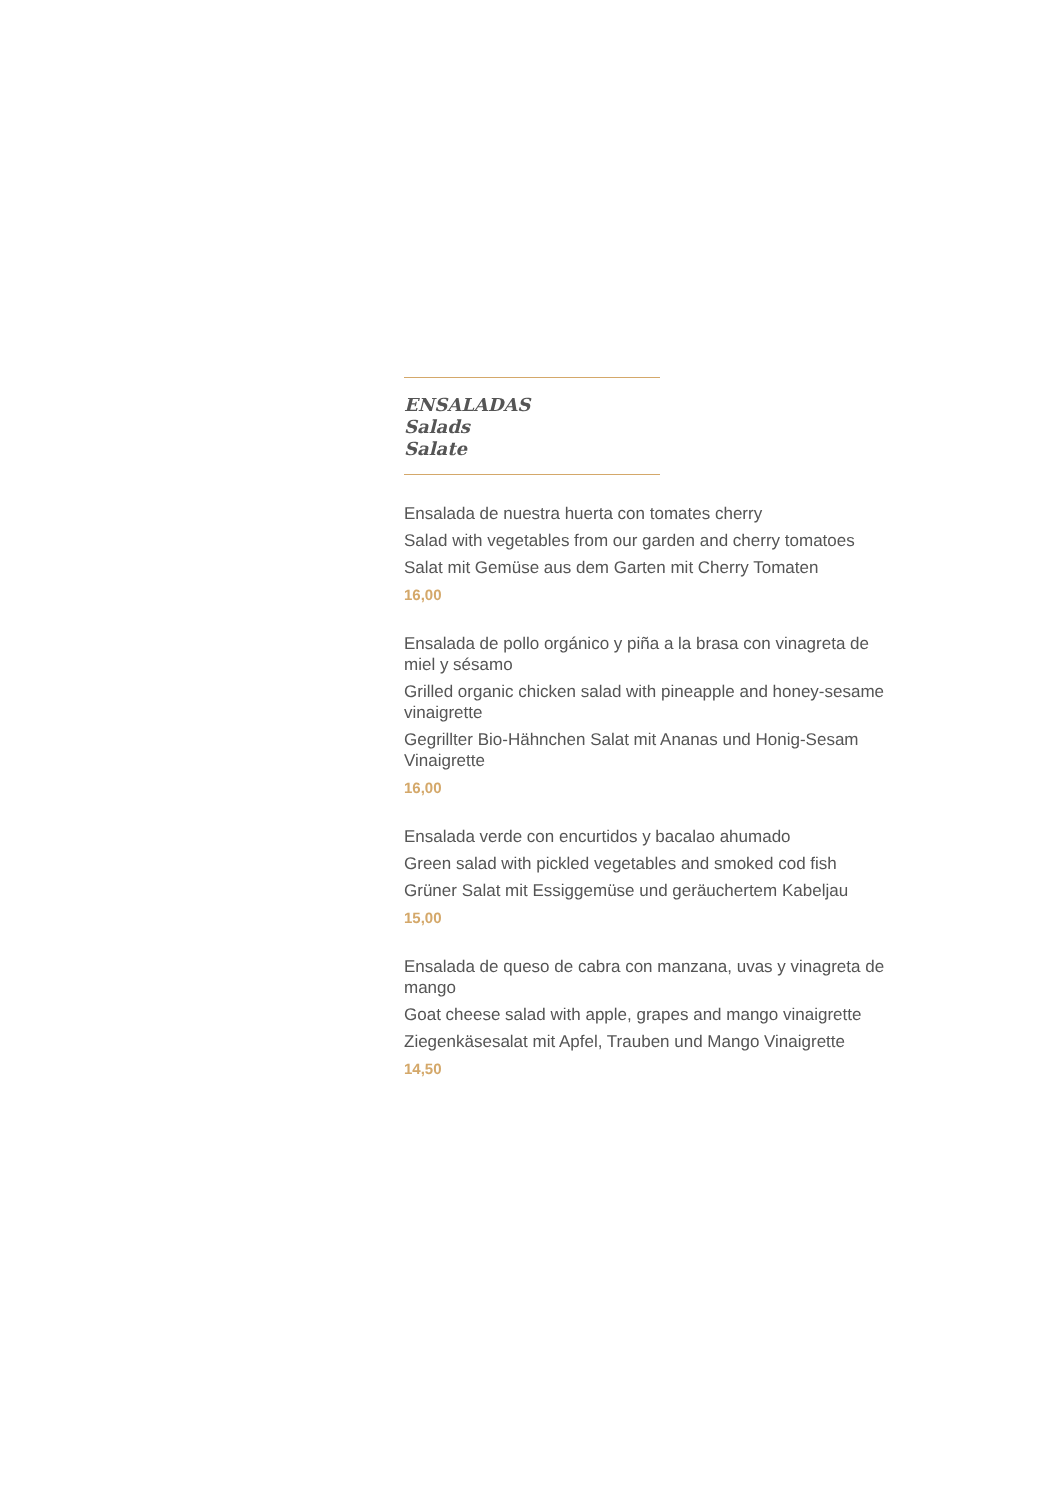ENSALADAS
Salads
Salate
Ensalada de nuestra huerta con tomates cherry
Salad with vegetables from our garden and cherry tomatoes
Salat mit Gemüse aus dem Garten mit Cherry Tomaten
16,00
Ensalada de pollo orgánico y piña a la brasa con vinagreta de miel y sésamo
Grilled organic chicken salad with pineapple and honey-sesame vinaigrette
Gegrillter Bio-Hähnchen Salat mit Ananas und Honig-Sesam Vinaigrette
16,00
Ensalada verde con encurtidos y bacalao ahumado
Green salad with pickled vegetables and smoked cod fish
Grüner Salat mit Essiggemüse und geräuchertem Kabeljau
15,00
Ensalada de queso de cabra con manzana, uvas y vinagreta de mango
Goat cheese salad with apple, grapes and mango vinaigrette
Ziegenkäsesalat mit Apfel, Trauben und Mango Vinaigrette
14,50